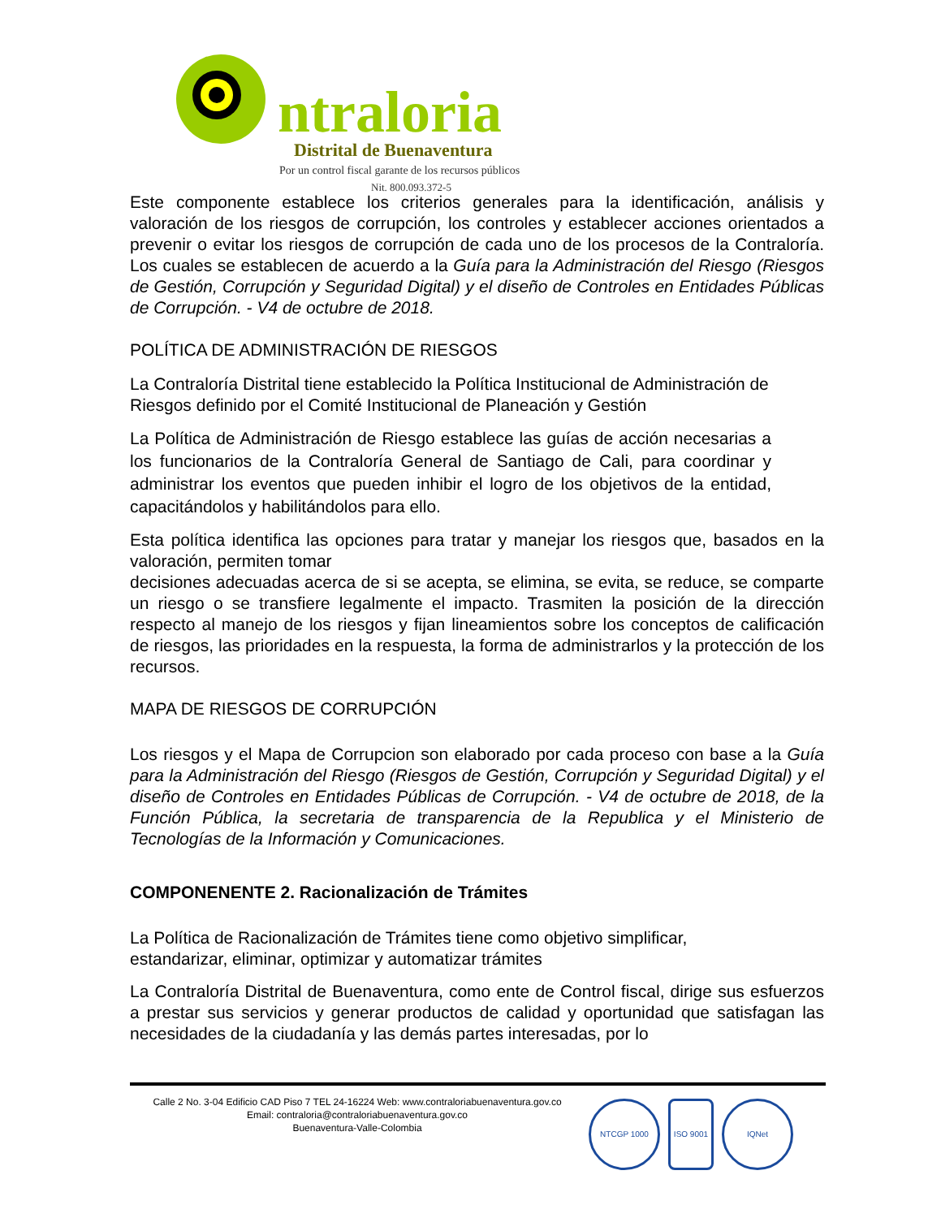ntraloria
Distrital de Buenaventura
Por un control fiscal garante de los recursos públicos
Nit. 800.093.372-5
Este componente establece los criterios generales para la identificación, análisis y valoración de los riesgos de corrupción, los controles y establecer acciones orientados a prevenir o evitar los riesgos de corrupción de cada uno de los procesos de la Contraloría. Los cuales se establecen de acuerdo a la Guía para la Administración del Riesgo (Riesgos de Gestión, Corrupción y Seguridad Digital) y el diseño de Controles en Entidades Públicas de Corrupción. - V4 de octubre de 2018.
POLÍTICA DE ADMINISTRACIÓN DE RIESGOS
La Contraloría Distrital tiene establecido la Política Institucional de Administración de Riesgos definido por el Comité Institucional de Planeación y Gestión
La Política de Administración de Riesgo establece las guías de acción necesarias a los funcionarios de la Contraloría General de Santiago de Cali, para coordinar y administrar los eventos que pueden inhibir el logro de los objetivos de la entidad, capacitándolos y habilitándolos para ello.
Esta política identifica las opciones para tratar y manejar los riesgos que, basados en la valoración, permiten tomar
decisiones adecuadas acerca de si se acepta, se elimina, se evita, se reduce, se comparte un riesgo o se transfiere legalmente el impacto. Trasmiten la posición de la dirección respecto al manejo de los riesgos y fijan lineamientos sobre los conceptos de calificación de riesgos, las prioridades en la respuesta, la forma de administrarlos y la protección de los recursos.
MAPA DE RIESGOS DE CORRUPCIÓN
Los riesgos y el Mapa de Corrupcion son elaborado por cada proceso con base a la Guía para la Administración del Riesgo (Riesgos de Gestión, Corrupción y Seguridad Digital) y el diseño de Controles en Entidades Públicas de Corrupción. - V4 de octubre de 2018, de la Función Pública, la secretaria de transparencia de la Republica y el Ministerio de Tecnologías de la Información y Comunicaciones.
COMPONENENTE 2. Racionalización de Trámites
La Política de Racionalización de Trámites tiene como objetivo simplificar,
estandarizar, eliminar, optimizar y automatizar trámites
La Contraloría Distrital de Buenaventura, como ente de Control fiscal, dirige sus esfuerzos a prestar sus servicios y generar productos de calidad y oportunidad que satisfagan las necesidades de la ciudadanía y las demás partes interesadas, por lo
Calle 2 No. 3-04 Edificio CAD Piso 7 TEL 24-16224 Web: www.contraloriabuenaventura.gov.co
Email: contraloria@contraloriabuenaventura.gov.co
Buenaventura-Valle-Colombia
NTCGP 1000 ISO 9001 IQNet